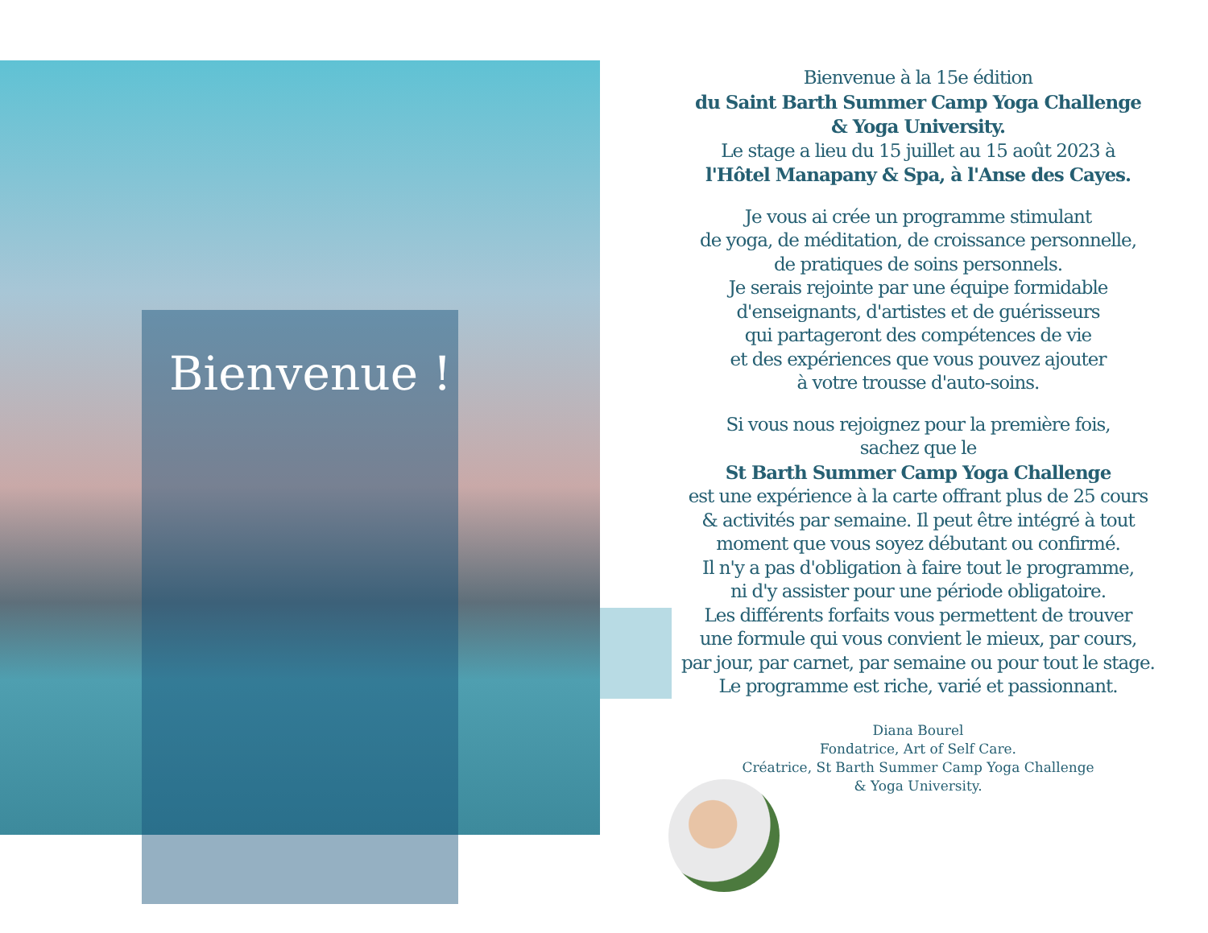Bienvenue !
Bienvenue à la 15e édition
du Saint Barth Summer Camp Yoga Challenge
& Yoga University.
Le stage a lieu du 15 juillet au 15 août 2023 à
l'Hôtel Manapany & Spa, à l'Anse des Cayes.
Je vous ai crée un programme stimulant
de yoga, de méditation, de croissance personnelle,
de pratiques de soins personnels.
Je serais rejointe par une équipe formidable
d'enseignants, d'artistes et de guérisseurs
qui partageront des compétences de vie
et des expériences que vous pouvez ajouter
à votre trousse d'auto-soins.
Si vous nous rejoignez pour la première fois,
sachez que le
St Barth Summer Camp Yoga Challenge
est une expérience à la carte offrant plus de 25 cours
& activités par semaine. Il peut être intégré à tout
moment que vous soyez débutant ou confirmé.
Il n'y a pas d'obligation à faire tout le programme,
ni d'y assister pour une période obligatoire.
Les différents forfaits vous permettent de trouver
une formule qui vous convient le mieux, par cours,
par jour, par carnet, par semaine ou pour tout le stage.
Le programme est riche, varié et passionnant.
Diana Bourel
Fondatrice, Art of Self Care.
Créatrice, St Barth Summer Camp Yoga Challenge
& Yoga University.